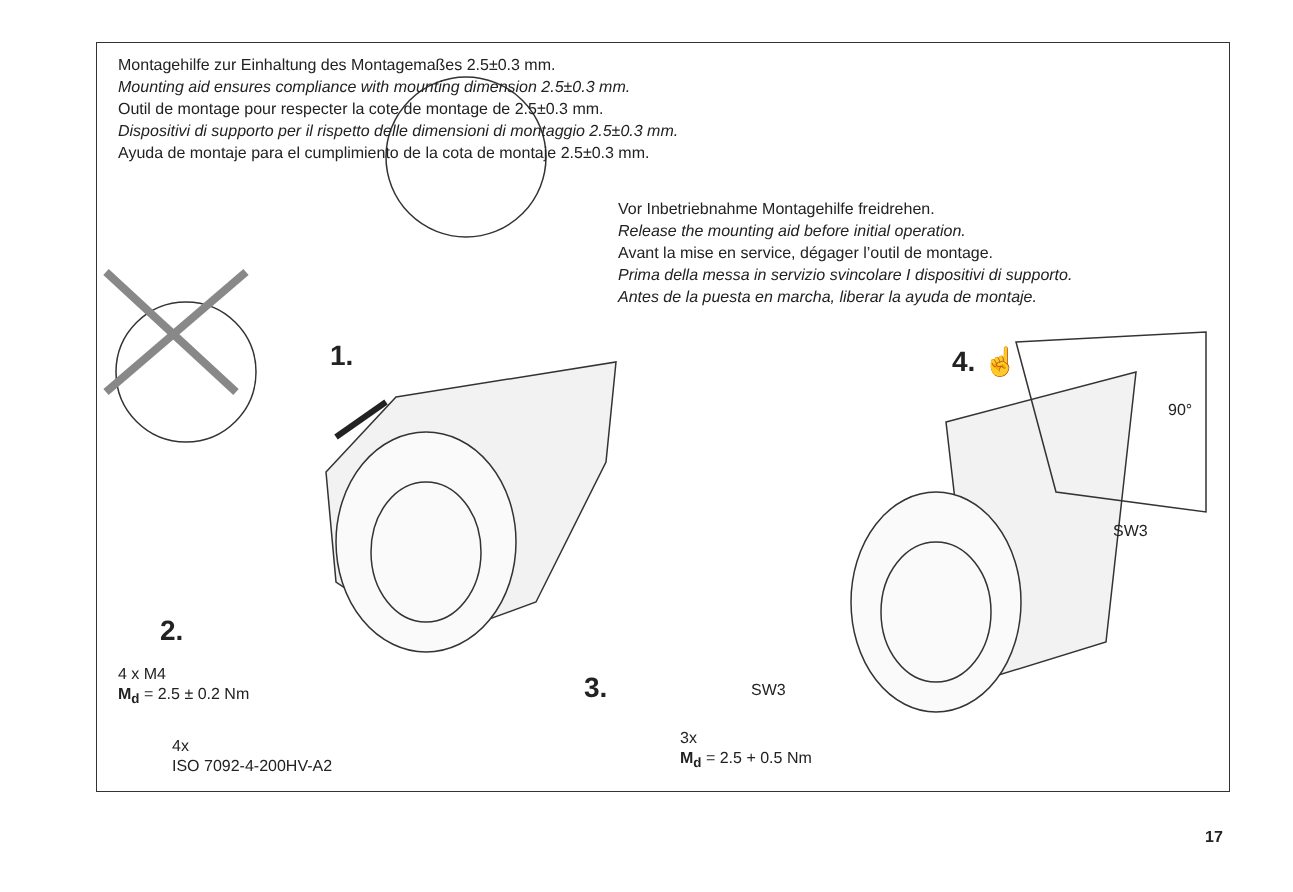Montagehilfe zur Einhaltung des Montagemaßes 2.5±0.3 mm.
Mounting aid ensures compliance with mounting dimension 2.5±0.3 mm.
Outil de montage pour respecter la cote de montage de 2.5±0.3 mm.
Dispositivi di supporto per il rispetto delle dimensioni di montaggio 2.5±0.3 mm.
Ayuda de montaje para el cumplimiento de la cota de montaje 2.5±0.3 mm.
Vor Inbetriebnahme Montagehilfe freidrehen.
Release the mounting aid before initial operation.
Avant la mise en service, dégager l’outil de montage.
Prima della messa in servizio svincolare I dispositivi di supporto.
Antes de la puesta en marcha, liberar la ayuda de montaje.
1.
2.
3.
4. ☝
90°
SW3
SW3
4 x M4
M<sub>d</sub> = 2.5 ± 0.2 Nm
4x
ISO 7092-4-200HV-A2
3x
M<sub>d</sub> = 2.5 + 0.5 Nm
17